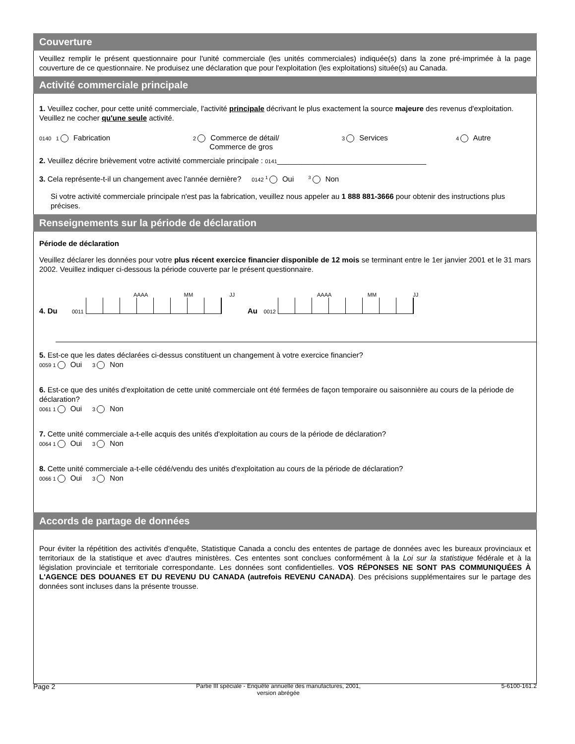Couverture
Veuillez remplir le présent questionnaire pour l'unité commerciale (les unités commerciales) indiquée(s) dans la zone pré-imprimée à la page couverture de ce questionnaire. Ne produisez une déclaration que pour l'exploitation (les exploitations) située(s) au Canada.
Activité commerciale principale
1. Veuillez cocher, pour cette unité commerciale, l'activité principale décrivant le plus exactement la source majeure des revenus d'exploitation. Veuillez ne cocher qu'une seule activité.
0140 1 Fabrication
2 Commerce de détail/
Commerce de gros
3 Services
4 Autre
2. Veuillez décrire brièvement votre activité commerciale principale : 0141____________________________________
3. Cela représente-t-il un changement avec l'année dernière? 0142 <sup>1</sup> Oui <sup>3</sup> Non
Si votre activité commerciale principale n'est pas la fabrication, veuillez nous appeler au 1 888 881-3666 pour obtenir des instructions plus précises.
Renseignements sur la période de déclaration
Période de déclaration
Veuillez déclarer les données pour votre plus récent exercice financier disponible de 12 mois se terminant entre le 1er janvier 2001 et le 31 mars 2002. Veuillez indiquer ci-dessous la période couverte par le présent questionnaire.
AAAA MM JJ
4. Du 0011
AAAA MM JJ
Au 0012
5. Est-ce que les dates déclarées ci-dessus constituent un changement à votre exercice financier?
0059 1 Oui 3 Non
6. Est-ce que des unités d'exploitation de cette unité commerciale ont été fermées de façon temporaire ou saisonnière au cours de la période de déclaration?
0061 1 Oui 3 Non
7. Cette unité commerciale a-t-elle acquis des unités d'exploitation au cours de la période de déclaration?
0064 1 Oui 3 Non
8. Cette unité commerciale a-t-elle cédé/vendu des unités d'exploitation au cours de la période de déclaration?
0066 1 Oui 3 Non
Accords de partage de données
Pour éviter la répétition des activités d'enquête, Statistique Canada a conclu des ententes de partage de données avec les bureaux provinciaux et territoriaux de la statistique et avec d'autres ministères. Ces ententes sont conclues conformément à la Loi sur la statistique fédérale et à la législation provinciale et territoriale correspondante. Les données sont confidentielles. VOS RÉPONSES NE SONT PAS COMMUNIQUÉES À L'AGENCE DES DOUANES ET DU REVENU DU CANADA (autrefois REVENU CANADA). Des précisions supplémentaires sur le partage des données sont incluses dans la présente trousse.
Page 2 Partie III spéciale - Enquête annuelle des manufactures, 2001,
version abrégée 5-6100-161.2